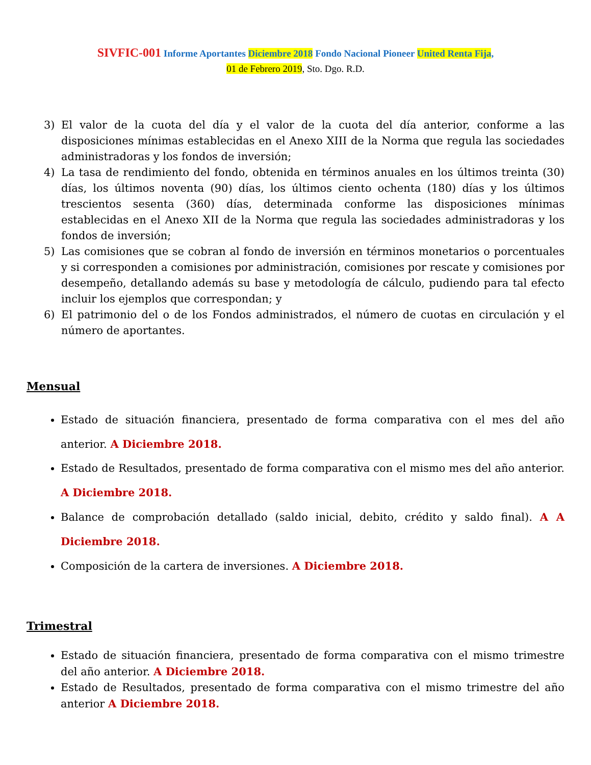SIVFIC-001 Informe Aportantes Diciembre 2018 Fondo Nacional Pioneer United Renta Fija,
01 de Febrero 2019, Sto. Dgo. R.D.
3) El valor de la cuota del día y el valor de la cuota del día anterior, conforme a las disposiciones mínimas establecidas en el Anexo XIII de la Norma que regula las sociedades administradoras y los fondos de inversión;
4) La tasa de rendimiento del fondo, obtenida en términos anuales en los últimos treinta (30) días, los últimos noventa (90) días, los últimos ciento ochenta (180) días y los últimos trescientos sesenta (360) días, determinada conforme las disposiciones mínimas establecidas en el Anexo XII de la Norma que regula las sociedades administradoras y los fondos de inversión;
5) Las comisiones que se cobran al fondo de inversión en términos monetarios o porcentuales y si corresponden a comisiones por administración, comisiones por rescate y comisiones por desempeño, detallando además su base y metodología de cálculo, pudiendo para tal efecto incluir los ejemplos que correspondan; y
6) El patrimonio del o de los Fondos administrados, el número de cuotas en circulación y el número de aportantes.
Mensual
Estado de situación financiera, presentado de forma comparativa con el mes del año anterior. A Diciembre 2018.
Estado de Resultados, presentado de forma comparativa con el mismo mes del año anterior. A Diciembre 2018.
Balance de comprobación detallado (saldo inicial, debito, crédito y saldo final). A A Diciembre 2018.
Composición de la cartera de inversiones. A Diciembre 2018.
Trimestral
Estado de situación financiera, presentado de forma comparativa con el mismo trimestre del año anterior. A Diciembre 2018.
Estado de Resultados, presentado de forma comparativa con el mismo trimestre del año anterior A Diciembre 2018.